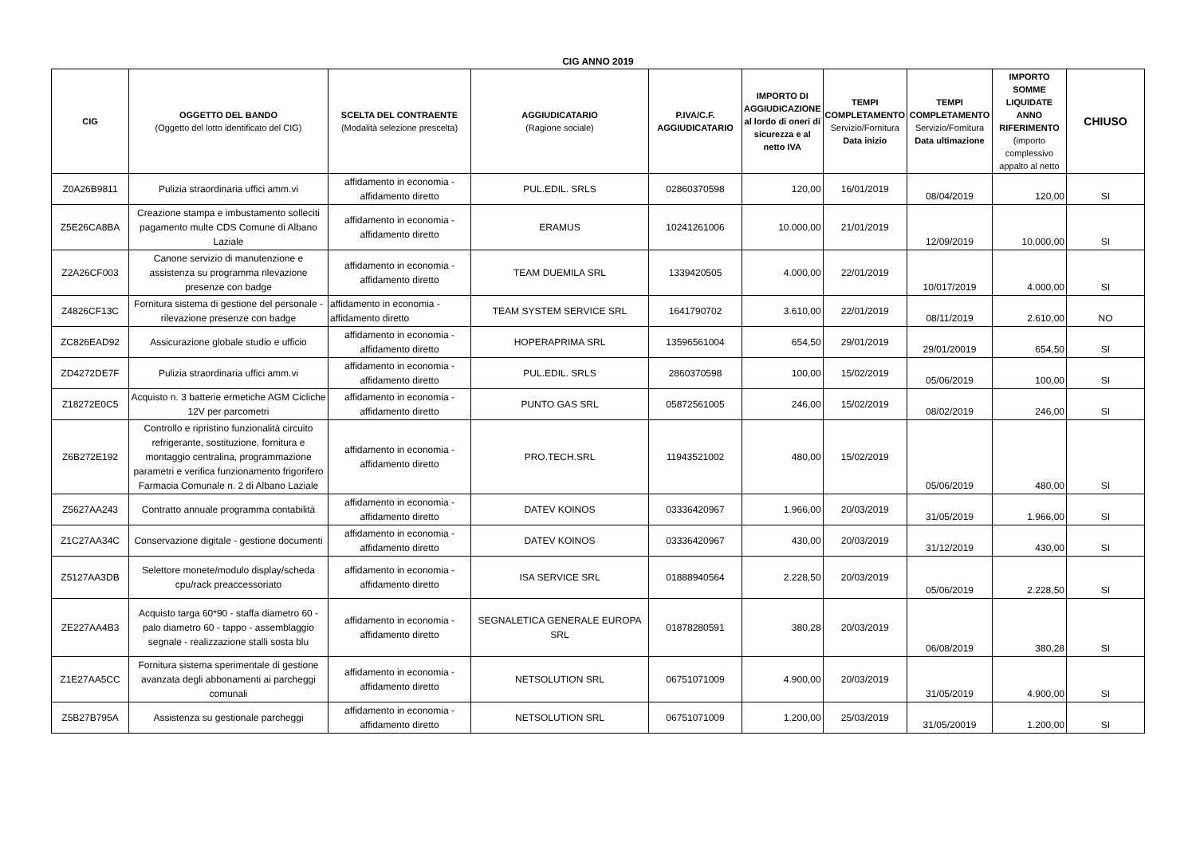CIG ANNO 2019
| CIG | OGGETTO DEL BANDO (Oggetto del lotto identificato del CIG) | SCELTA DEL CONTRAENTE (Modalità selezione prescelta) | AGGIUDICATARIO (Ragione sociale) | P.IVA/C.F. AGGIUDICATARIO | IMPORTO DI AGGIUDICAZIONE al lordo di oneri di sicurezza e al netto IVA | TEMPI COMPLETAMENTO Servizio/Fornitura Data inizio | TEMPI COMPLETAMENTO Servizio/Fornitura Data ultimazione | IMPORTO SOMME LIQUIDATE ANNO RIFERIMENTO (importo complessivo appalto al netto | CHIUSO |
| --- | --- | --- | --- | --- | --- | --- | --- | --- | --- |
| Z0A26B9811 | Pulizia straordinaria uffici amm.vi | affidamento in economia - affidamento diretto | PUL.EDIL. SRLS | 02860370598 | 120,00 | 16/01/2019 | 08/04/2019 | 120,00 | SI |
| Z5E26CA8BA | Creazione stampa e imbustamento solleciti pagamento multe CDS Comune di Albano Laziale | affidamento in economia - affidamento diretto | ERAMUS | 10241261006 | 10.000,00 | 21/01/2019 | 12/09/2019 | 10.000,00 | SI |
| Z2A26CF003 | Canone servizio di manutenzione e assistenza su programma rilevazione presenze con badge | affidamento in economia - affidamento diretto | TEAM DUEMILA SRL | 1339420505 | 4.000,00 | 22/01/2019 | 10/017/2019 | 4.000,00 | SI |
| Z4826CF13C | Fornitura sistema di gestione del personale - rilevazione presenze con badge | affidamento in economia - affidamento diretto | TEAM SYSTEM SERVICE SRL | 1641790702 | 3.610,00 | 22/01/2019 | 08/11/2019 | 2.610,00 | NO |
| ZC826EAD92 | Assicurazione globale studio e ufficio | affidamento in economia - affidamento diretto | HOPERAPRIMA SRL | 13596561004 | 654,50 | 29/01/2019 | 29/01/20019 | 654,50 | SI |
| ZD4272DE7F | Pulizia straordinaria uffici amm.vi | affidamento in economia - affidamento diretto | PUL.EDIL. SRLS | 2860370598 | 100,00 | 15/02/2019 | 05/06/2019 | 100,00 | SI |
| Z18272E0C5 | Acquisto n. 3 batterie ermetiche AGM Cicliche 12V per parcometri | affidamento in economia - affidamento diretto | PUNTO GAS SRL | 05872561005 | 246,00 | 15/02/2019 | 08/02/2019 | 246,00 | SI |
| Z6B272E192 | Controllo e ripristino funzionalità circuito refrigerante, sostituzione, fornitura e montaggio centralina, programmazione parametri e verifica funzionamento frigorifero Farmacia Comunale n. 2 di Albano Laziale | affidamento in economia - affidamento diretto | PRO.TECH.SRL | 11943521002 | 480,00 | 15/02/2019 | 05/06/2019 | 480,00 | SI |
| Z5627AA243 | Contratto annuale programma contabilità | affidamento in economia - affidamento diretto | DATEV KOINOS | 03336420967 | 1.966,00 | 20/03/2019 | 31/05/2019 | 1.966,00 | SI |
| Z1C27AA34C | Conservazione digitale - gestione documenti | affidamento in economia - affidamento diretto | DATEV KOINOS | 03336420967 | 430,00 | 20/03/2019 | 31/12/2019 | 430,00 | SI |
| Z5127AA3DB | Selettore monete/modulo display/scheda cpu/rack preaccessoriato | affidamento in economia - affidamento diretto | ISA SERVICE SRL | 01888940564 | 2.228,50 | 20/03/2019 | 05/06/2019 | 2.228,50 | SI |
| ZE227AA4B3 | Acquisto targa 60*90 - staffa diametro 60 - palo diametro 60 - tappo - assemblaggio segnale - realizzazione stalli sosta blu | affidamento in economia - affidamento diretto | SEGNALETICA GENERALE EUROPA SRL | 01878280591 | 380,28 | 20/03/2019 | 06/08/2019 | 380,28 | SI |
| Z1E27AA5CC | Fornitura sistema sperimentale di gestione avanzata degli abbonamenti ai parcheggi comunali | affidamento in economia - affidamento diretto | NETSOLUTION SRL | 06751071009 | 4.900,00 | 20/03/2019 | 31/05/2019 | 4.900,00 | SI |
| Z5B27B795A | Assistenza su gestionale parcheggi | affidamento in economia - affidamento diretto | NETSOLUTION SRL | 06751071009 | 1.200,00 | 25/03/2019 | 31/05/20019 | 1.200,00 | SI |